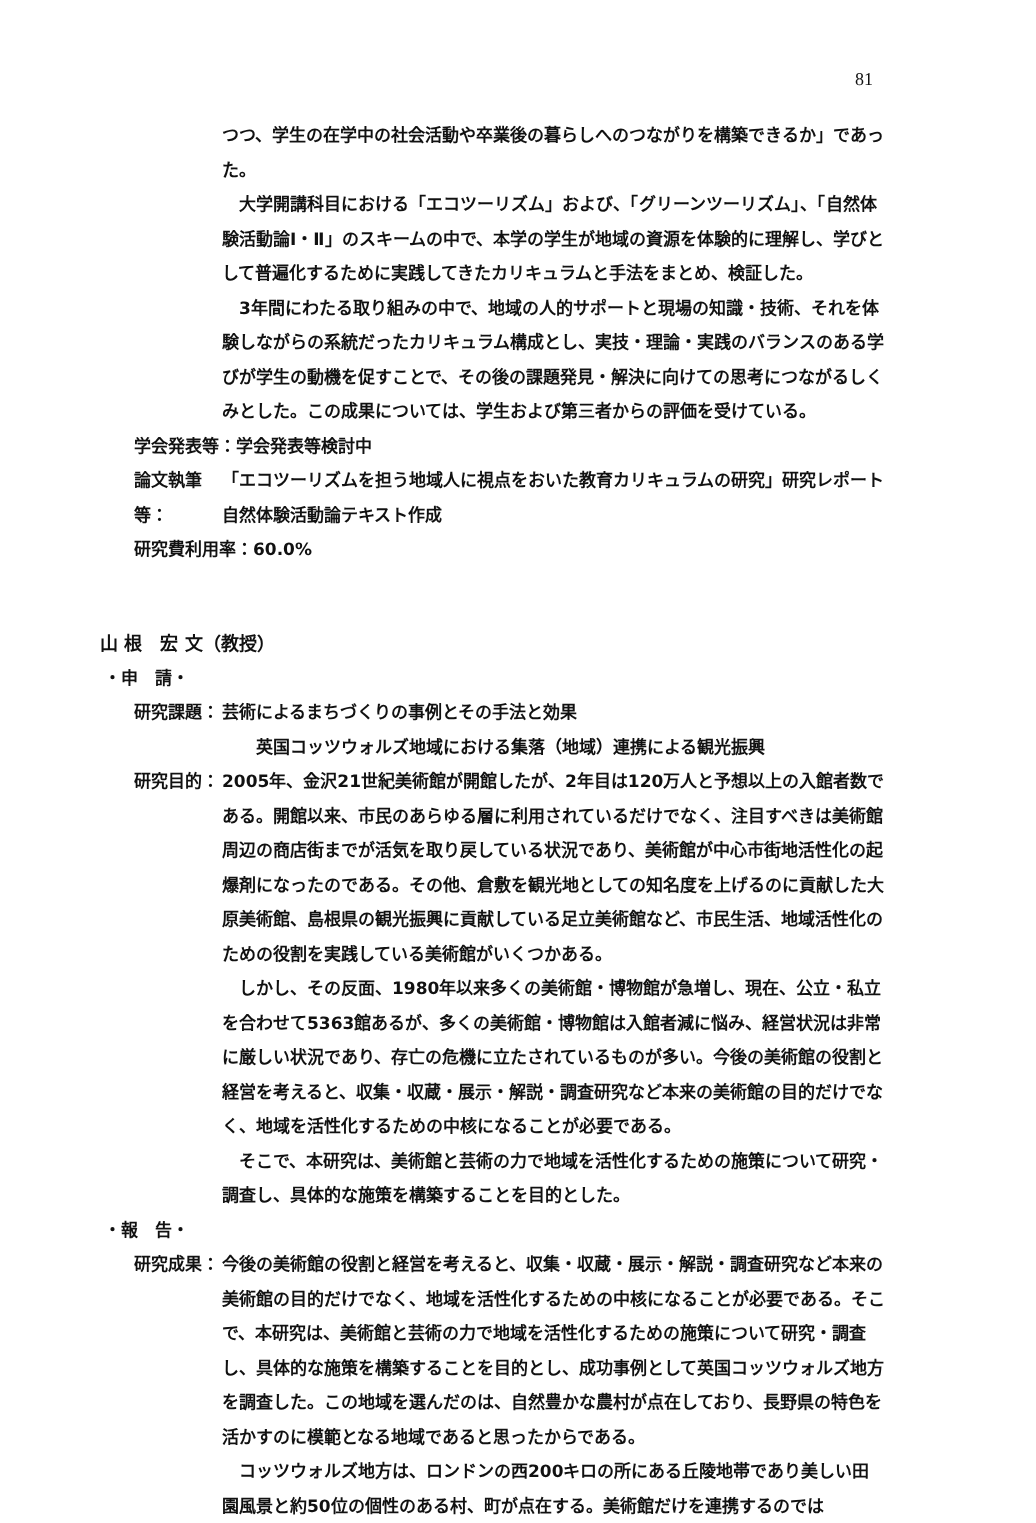81
つつ、学生の在学中の社会活動や卒業後の暮らしへのつながりを構築できるか」であった。
　大学開講科目における「エコツーリズム」および、「グリーンツーリズム」、「自然体験活動論Ⅰ・Ⅱ」のスキームの中で、本学の学生が地域の資源を体験的に理解し、学びとして普遍化するために実践してきたカリキュラムと手法をまとめ、検証した。
　3年間にわたる取り組みの中で、地域の人的サポートと現場の知識・技術、それを体験しながらの系統だったカリキュラム構成とし、実技・理論・実践のバランスのある学びが学生の動機を促すことで、その後の課題発見・解決に向けての思考につながるしくみとした。この成果については、学生および第三者からの評価を受けている。
学会発表等：学会発表等検討中
論文執筆等： 「エコツーリズムを担う地域人に視点をおいた教育カリキュラムの研究」研究レポート
自然体験活動論テキスト作成
研究費利用率：60.0%
山 根　宏 文（教授）
・申　請・
研究課題： 芸術によるまちづくりの事例とその手法と効果
　　英国コッツウォルズ地域における集落（地域）連携による観光振興
研究目的： 2005年、金沢21世紀美術館が開館したが、2年目は120万人と予想以上の入館者数である。開館以来、市民のあらゆる層に利用されているだけでなく、注目すべきは美術館周辺の商店街までが活気を取り戻している状況であり、美術館が中心市街地活性化の起爆剤になったのである。その他、倉敷を観光地としての知名度を上げるのに貢献した大原美術館、島根県の観光振興に貢献している足立美術館など、市民生活、地域活性化のための役割を実践している美術館がいくつかある。
　しかし、その反面、1980年以来多くの美術館・博物館が急増し、現在、公立・私立を合わせて5363館あるが、多くの美術館・博物館は入館者減に悩み、経営状況は非常に厳しい状況であり、存亡の危機に立たされているものが多い。今後の美術館の役割と経営を考えると、収集・収蔵・展示・解説・調査研究など本来の美術館の目的だけでなく、地域を活性化するための中核になることが必要である。
　そこで、本研究は、美術館と芸術の力で地域を活性化するための施策について研究・調査し、具体的な施策を構築することを目的とした。
・報　告・
研究成果： 今後の美術館の役割と経営を考えると、収集・収蔵・展示・解説・調査研究など本来の美術館の目的だけでなく、地域を活性化するための中核になることが必要である。そこで、本研究は、美術館と芸術の力で地域を活性化するための施策について研究・調査し、具体的な施策を構築することを目的とし、成功事例として英国コッツウォルズ地方を調査した。この地域を選んだのは、自然豊かな農村が点在しており、長野県の特色を活かすのに模範となる地域であると思ったからである。
　コッツウォルズ地方は、ロンドンの西200キロの所にある丘陵地帯であり美しい田園風景と約50位の個性のある村、町が点在する。美術館だけを連携するのでは